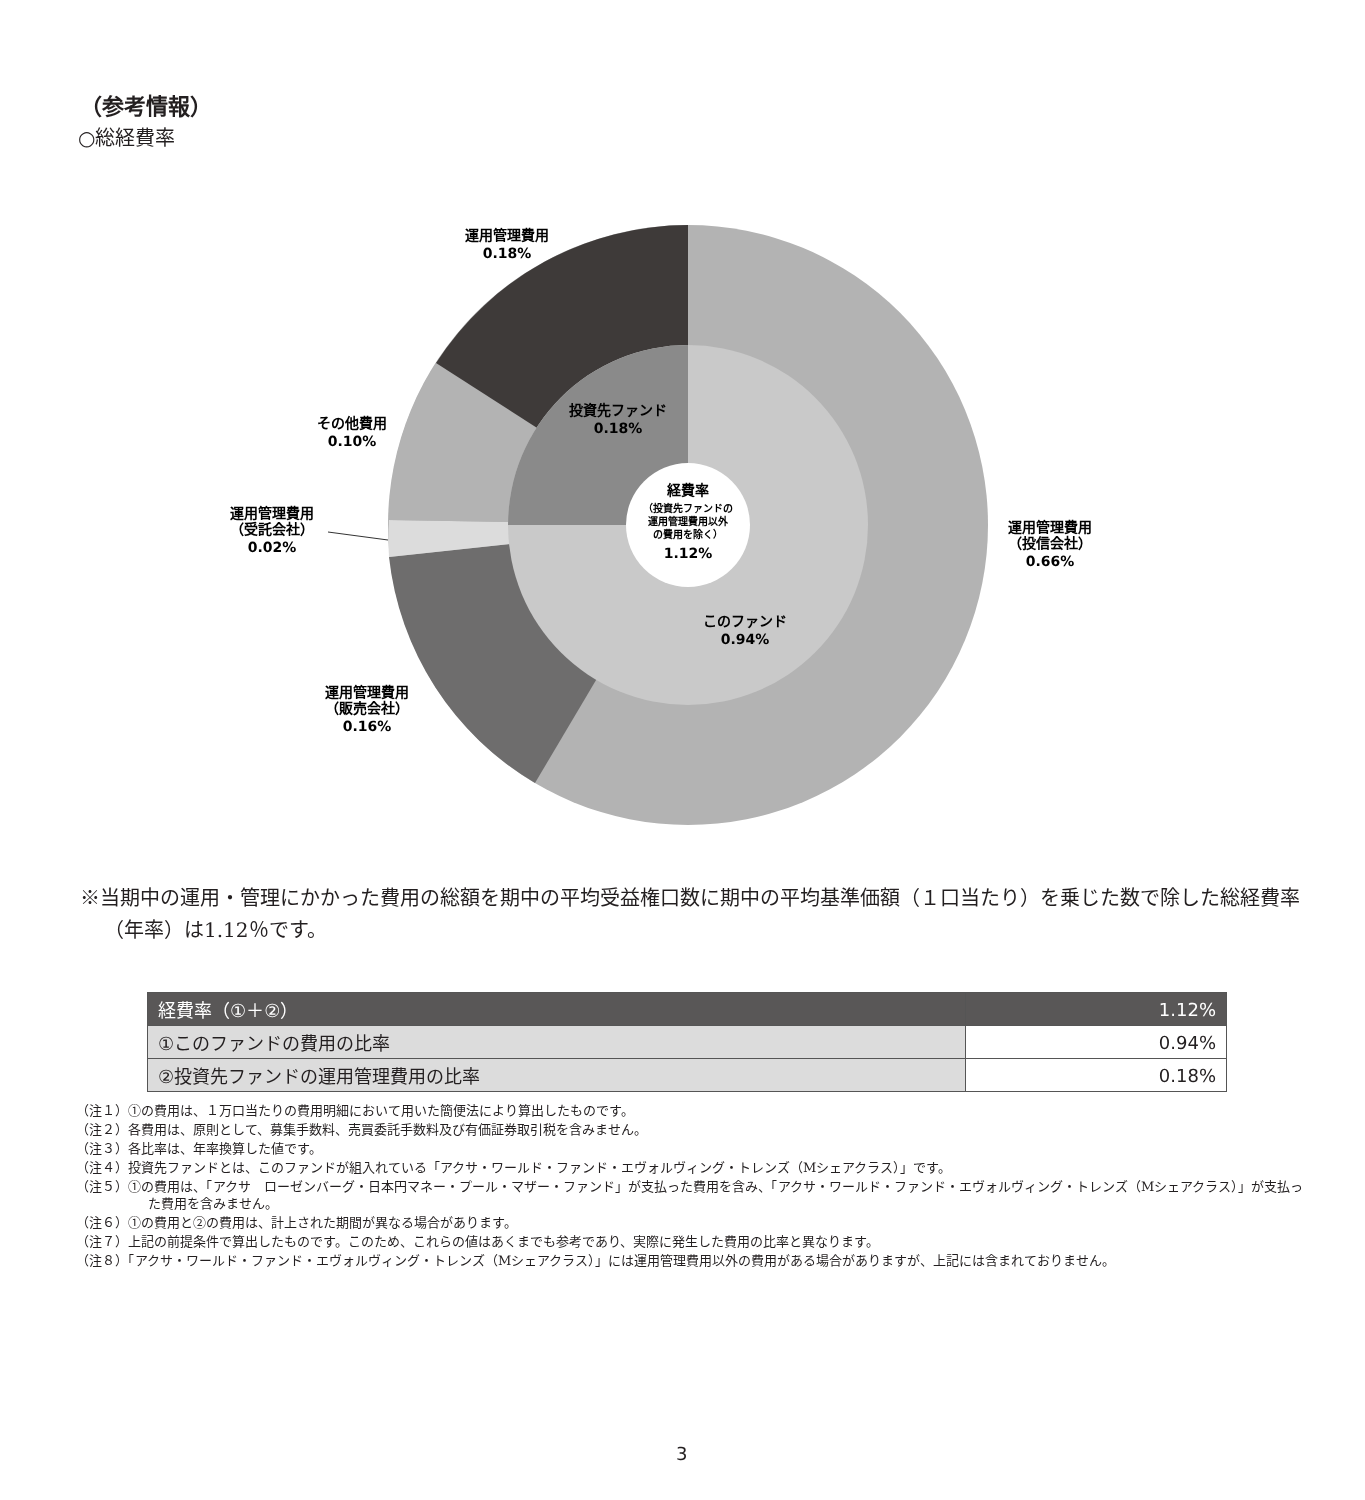（参考情報）
○総経費率
運用管理費用
0.18%
その他費用
0.10%
運用管理費用
（受託会社）
0.02%
運用管理費用
（販売会社）
0.16%
運用管理費用
（投信会社）
0.66%
投資先ファンド
0.18%
このファンド
0.94%
経費率
（投資先ファンドの
運用管理費用以外
の費用を除く）
1.12%
※当期中の運用・管理にかかった費用の総額を期中の平均受益権口数に期中の平均基準価額（１口当たり）を乗じた数で除した総経費率（年率）は1.12％です。
| 経費率（①＋②） | 1.12% |
| --- | --- |
| ①このファンドの費用の比率 | 0.94% |
| ②投資先ファンドの運用管理費用の比率 | 0.18% |
（注１）①の費用は、１万口当たりの費用明細において用いた簡便法により算出したものです。
（注２）各費用は、原則として、募集手数料、売買委託手数料及び有価証券取引税を含みません。
（注３）各比率は、年率換算した値です。
（注４）投資先ファンドとは、このファンドが組入れている「アクサ・ワールド・ファンド・エヴォルヴィング・トレンズ（Mシェアクラス）」です。
（注５）①の費用は、「アクサ　ローゼンバーグ・日本円マネー・プール・マザー・ファンド」が支払った費用を含み、「アクサ・ワールド・ファンド・エヴォルヴィング・トレンズ（Mシェアクラス）」が支払った費用を含みません。
（注６）①の費用と②の費用は、計上された期間が異なる場合があります。
（注７）上記の前提条件で算出したものです。このため、これらの値はあくまでも参考であり、実際に発生した費用の比率と異なります。
（注８）「アクサ・ワールド・ファンド・エヴォルヴィング・トレンズ（Mシェアクラス）」には運用管理費用以外の費用がある場合がありますが、上記には含まれておりません。
3